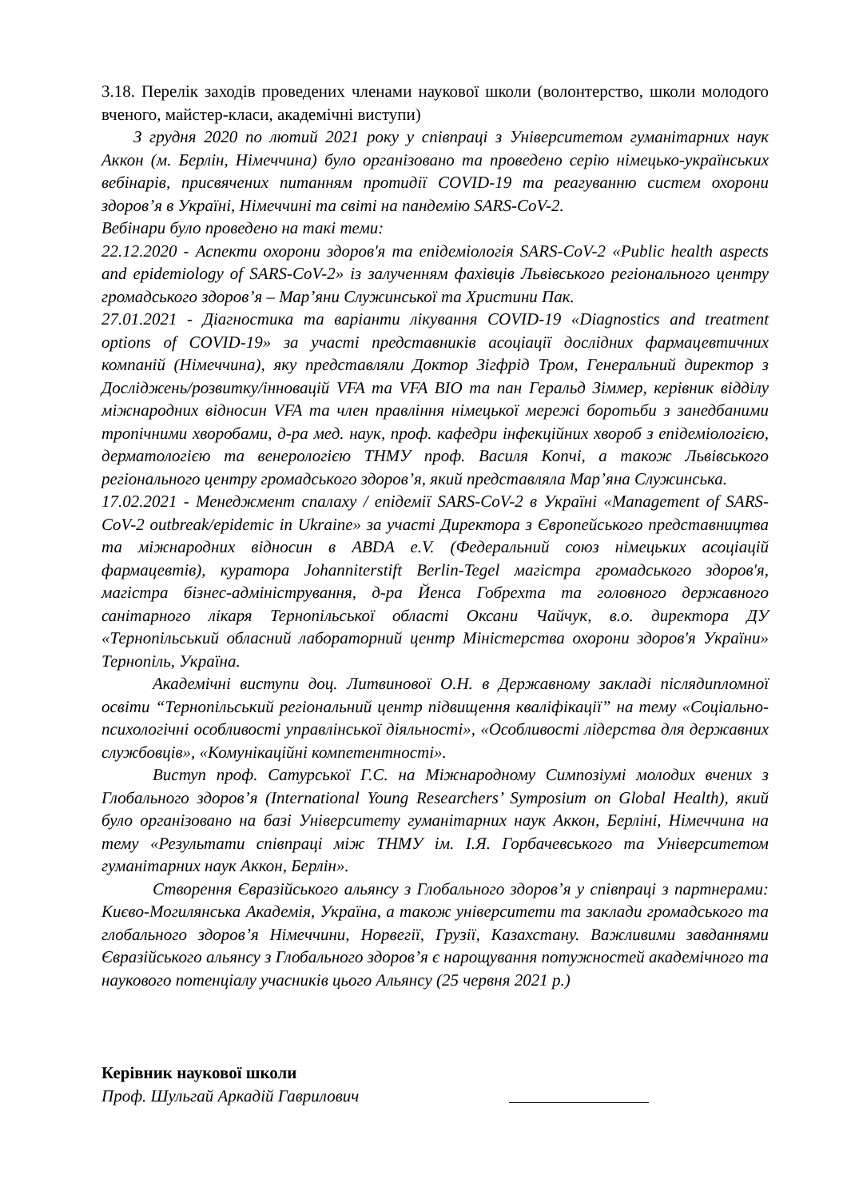3.18. Перелік заходів проведених членами наукової школи (волонтерство, школи молодого вченого, майстер-класи, академічні виступи)
З грудня 2020 по лютий 2021 року у співпраці з Університетом гуманітарних наук Аккон (м. Берлін, Німеччина) було організовано та проведено серію німецько-українських вебінарів, присвячених питанням протидії COVID-19 та реагуванню систем охорони здоров’я в Україні, Німеччині та світі на пандемію SARS-CoV-2.
Вебінари було проведено на такі теми:
22.12.2020 - Аспекти охорони здоров'я та епідеміологія SARS-CoV-2 «Public health aspects and epidemiology of SARS-CoV-2» із залученням фахівців Львівського регіонального центру громадського здоров’я – Мар’яни Служинської та Христини Пак.
27.01.2021 - Діагностика та варіанти лікування COVID-19 «Diagnostics and treatment options of COVID-19» за участі представників асоціації дослідних фармацевтичних компаній (Німеччина), яку представляли Доктор Зігфрід Тром, Генеральний директор з Досліджень/розвитку/інновацій VFA та VFA BIO та пан Геральд Зіммер, керівник відділу міжнародних відносин VFA та член правління німецької мережі боротьби з занедбаними тропічними хворобами, д-ра мед. наук, проф. кафедри інфекційних хвороб з епідеміологією, дерматологією та венерологією ТНМУ проф. Василя Копчі, а також Львівського регіонального центру громадського здоров’я, який представляла Мар’яна Служинська.
17.02.2021 - Менеджмент спалаху / епідемії SARS-CoV-2 в Україні «Management of SARS-CoV-2 outbreak/epidemic in Ukraine» за участі Директора з Європейського представництва та міжнародних відносин в ABDA e.V. (Федеральний союз німецьких асоціацій фармацевтів), куратора Johanniterstift Berlin-Tegel магістра громадського здоров'я, магістра бізнес-адміністрування, д-ра Йенса Гобрехта та головного державного санітарного лікаря Тернопільської області Оксани Чайчук, в.о. директора ДУ «Тернопільський обласний лабораторний центр Міністерства охорони здоров'я України» Тернопіль, Україна.
Академічні виступи доц. Литвинової О.Н. в Державному закладі післядипломної освіти “Тернопільський регіональний центр підвищення кваліфікації” на тему «Соціально-психологічні особливості управлінської діяльності», «Особливості лідерства для державних службовців», «Комунікаційні компетентності».
Виступ проф. Сатурської Г.С. на Міжнародному Симпозіумі молодих вчених з Глобального здоров’я (International Young Researchers’ Symposium on Global Health), який було організовано на базі Університету гуманітарних наук Аккон, Берліні, Німеччина на тему «Результати співпраці між ТНМУ ім. І.Я. Горбачевського та Університетом гуманітарних наук Аккон, Берлін».
Створення Євразійського альянсу з Глобального здоров’я у співпраці з партнерами: Києво-Могилянська Академія, Україна, а також університети та заклади громадського та глобального здоров’я Німеччини, Норвегії, Грузії, Казахстану. Важливими завданнями Євразійського альянсу з Глобального здоров’я є нарощування потужностей академічного та наукового потенціалу учасників цього Альянсу (25 червня 2021 р.)
Керівник наукової школи
Проф. Шульгай Аркадій Гаврилович